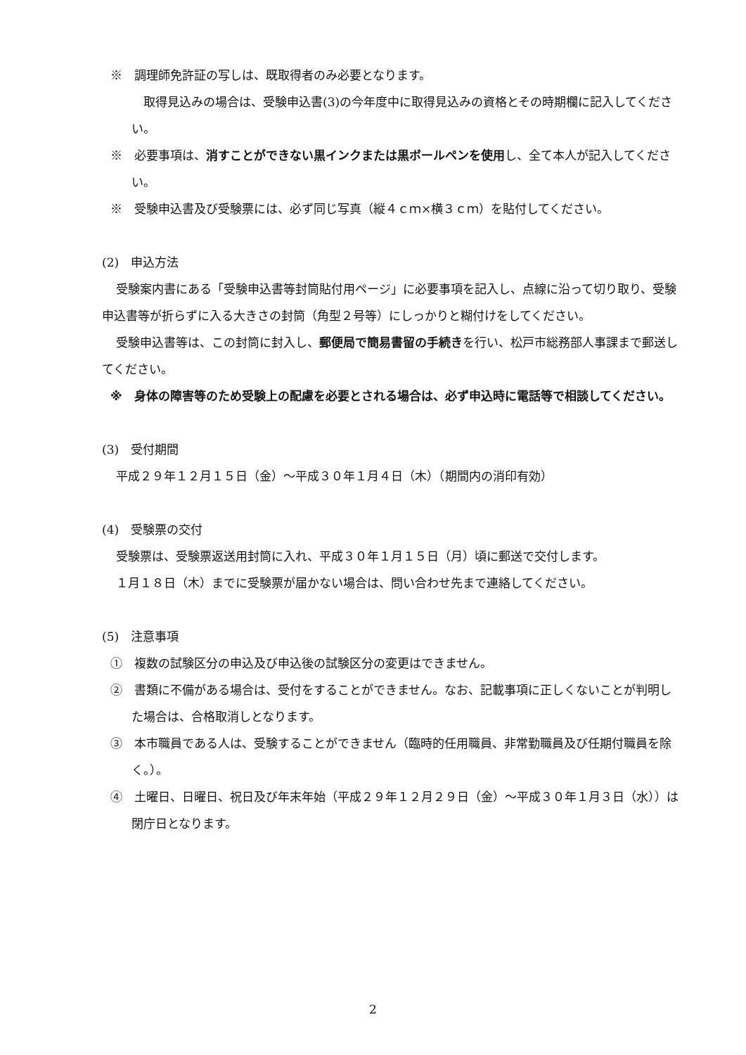※　調理師免許証の写しは、既取得者のみ必要となります。
　取得見込みの場合は、受験申込書(3)の今年度中に取得見込みの資格とその時期欄に記入してください。
※　必要事項は、消すことができない黒インクまたは黒ボールペンを使用し、全て本人が記入してください。
※　受験申込書及び受験票には、必ず同じ写真（縦４ｃｍ×横３ｃｍ）を貼付してください。
(2)　申込方法
受験案内書にある「受験申込書等封筒貼付用ページ」に必要事項を記入し、点線に沿って切り取り、受験申込書等が折らずに入る大きさの封筒（角型２号等）にしっかりと糊付けをしてください。
受験申込書等は、この封筒に封入し、郵便局で簡易書留の手続きを行い、松戸市総務部人事課まで郵送してください。
※　身体の障害等のため受験上の配慮を必要とされる場合は、必ず申込時に電話等で相談してください。
(3)　受付期間
平成２９年１２月１５日（金）～平成３０年１月４日（木）（期間内の消印有効）
(4)　受験票の交付
受験票は、受験票返送用封筒に入れ、平成３０年１月１５日（月）頃に郵送で交付します。
１月１８日（木）までに受験票が届かない場合は、問い合わせ先まで連絡してください。
(5)　注意事項
①　複数の試験区分の申込及び申込後の試験区分の変更はできません。
②　書類に不備がある場合は、受付をすることができません。なお、記載事項に正しくないことが判明した場合は、合格取消しとなります。
③　本市職員である人は、受験することができません（臨時的任用職員、非常勤職員及び任期付職員を除く。）。
④　土曜日、日曜日、祝日及び年末年始（平成２９年１２月２９日（金）～平成３０年１月３日（水））は閉庁日となります。
2